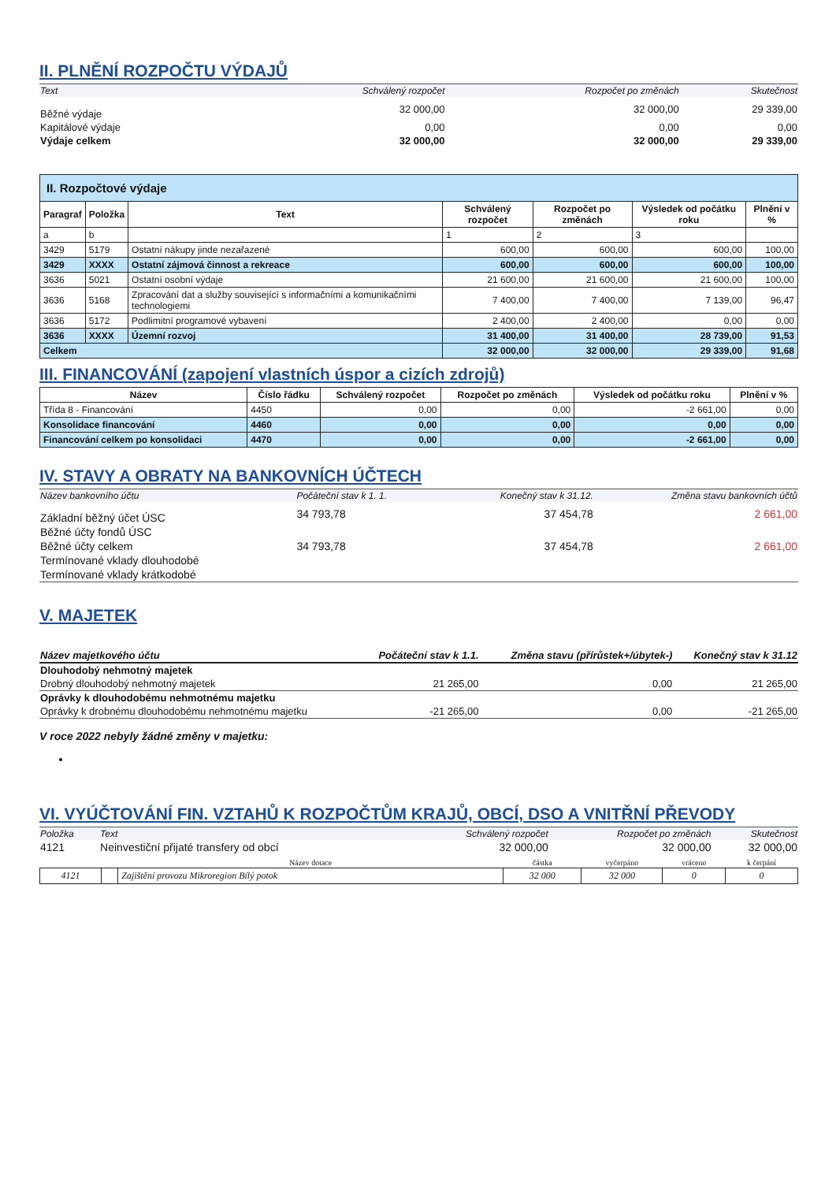II. PLNĚNÍ ROZPOČTU VÝDAJŮ
| Text | Schválený rozpočet | Rozpočet po změnách | Skutečnost |
| Běžné výdaje | 32 000,00 | 32 000,00 | 29 339,00 |
| Kapitálové výdaje | 0,00 | 0,00 | 0,00 |
| Výdaje celkem | 32 000,00 | 32 000,00 | 29 339,00 |
| II. Rozpočtové výdaje | | | | | | |
| Paragraf | Položka | Text | Schválený rozpočet | Rozpočet po změnách | Výsledek od počátku roku | Plnění v % |
| a | b | | 1 | 2 | 3 | |
| 3429 | 5179 | Ostatní nákupy jinde nezařazené | 600,00 | 600,00 | 600,00 | 100,00 |
| 3429 | XXXX | Ostatní zájmová činnost a rekreace | 600,00 | 600,00 | 600,00 | 100,00 |
| 3636 | 5021 | Ostatní osobní výdaje | 21 600,00 | 21 600,00 | 21 600,00 | 100,00 |
| 3636 | 5168 | Zpracování dat a služby související s informačními a komunikačními technologiemi | 7 400,00 | 7 400,00 | 7 139,00 | 96,47 |
| 3636 | 5172 | Podlimitní programové vybavení | 2 400,00 | 2 400,00 | 0,00 | 0,00 |
| 3636 | XXXX | Územní rozvoj | 31 400,00 | 31 400,00 | 28 739,00 | 91,53 |
| Celkem | | | 32 000,00 | 32 000,00 | 29 339,00 | 91,68 |
III. FINANCOVÁNÍ (zapojení vlastních úspor a cizích zdrojů)
| Název | Číslo řádku | Schválený rozpočet | Rozpočet po změnách | Výsledek od počátku roku | Plnění v % |
| --- | --- | --- | --- | --- | --- |
| Třída 8 - Financování | 4450 | 0,00 | 0,00 | -2 661,00 | 0,00 |
| Konsolidace financování | 4460 | 0,00 | 0,00 | 0,00 | 0,00 |
| Financování celkem po konsolidaci | 4470 | 0,00 | 0,00 | -2 661,00 | 0,00 |
IV. STAVY A OBRATY NA BANKOVNÍCH ÚČTECH
| Název bankovního účtu | Počáteční stav k 1. 1. | Konečný stav k 31.12. | Změna stavu bankovních účtů |
| Základní běžný účet ÚSC | 34 793,78 | 37 454,78 | 2 661,00 |
| Běžné účty fondů ÚSC | | | |
| Běžné účty celkem | 34 793,78 | 37 454,78 | 2 661,00 |
| Termínované vklady dlouhodobé | | | |
| Termínované vklady krátkodobé | | | |
V. MAJETEK
| Název majetkového účtu | Počáteční stav k 1.1. | Změna stavu (přírůstek+/úbytek-) | Konečný stav k 31.12 |
| Dlouhodobý nehmotný majetek | | | |
| Drobný dlouhodobý nehmotný majetek | 21 265,00 | 0,00 | 21 265,00 |
| Oprávky k dlouhodobému nehmotnému majetku | | | |
| Oprávky k drobnému dlouhodobému nehmotnému majetku | -21 265,00 | 0,00 | -21 265,00 |
V roce 2022 nebyly žádné změny v majetku:
VI. VYÚČTOVÁNÍ FIN. VZTAHŮ K ROZPOČTŮM KRAJŮ, OBCÍ, DSO A VNITŘNÍ PŘEVODY
| Položka | Text | Schválený rozpočet | Rozpočet po změnách | Skutečnost |
| 4121 | Neinvestiční přijaté transfery od obcí | 32 000,00 | 32 000,00 | 32 000,00 |
| | | Název dotace | částka | vyčerpáno | vráceno | k čerpání |
| 4121 | | Zajištění provozu Mikroregion Bílý potok | 32 000 | 32 000 | 0 | 0 |